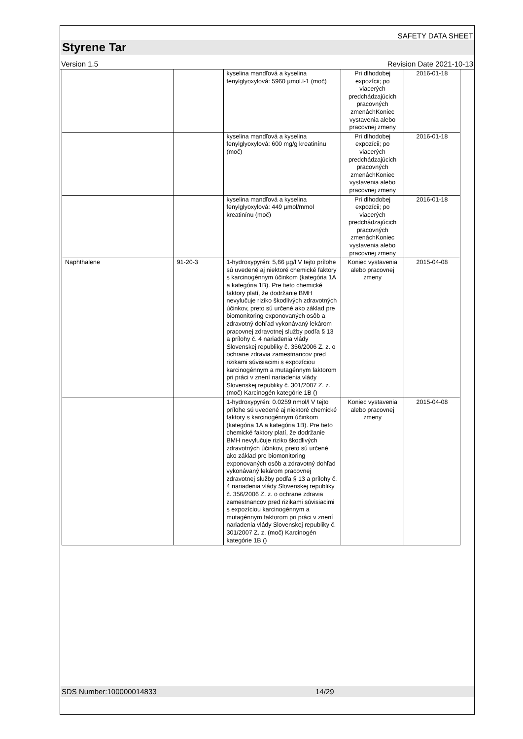SAFETY DATA SHEET
Styrene Tar
Version 1.5 Revision Date 2021-10-13
| | | kyselina mandľová a kyselina fenylglyoxylová: 5960 µmol.l-1 (moč) | Pri dlhodobej expozícii; po viacerých predchádzajúcich pracovných zmenáchKoniec vystavenia alebo pracovnej zmeny | 2016-01-18 |
| | | kyselina mandľová a kyselina fenylglyoxylová: 600 mg/g kreatinínu (moč) | Pri dlhodobej expozícii; po viacerých predchádzajúcich pracovných zmenáchKoniec vystavenia alebo pracovnej zmeny | 2016-01-18 |
| | | kyselina mandľová a kyselina fenylglyoxylová: 449 µmol/mmol kreatinínu (moč) | Pri dlhodobej expozícii; po viacerých predchádzajúcich pracovných zmenáchKoniec vystavenia alebo pracovnej zmeny | 2016-01-18 |
| Naphthalene | 91-20-3 | 1-hydroxypyrén: 5,66 µg/l V tejto prílohe sú uvedené aj niektoré chemické faktory s karcinogénnym účinkom (kategória 1A a kategória 1B). Pre tieto chemické faktory platí, že dodržanie BMH nevylučuje riziko škodlivých zdravotných účinkov, preto sú určené ako základ pre biomonitoring exponovaných osôb a zdravotný dohľad vykonávaný lekárom pracovnej zdravotnej služby podľa § 13 a prílohy č. 4 nariadenia vlády Slovenskej republiky č. 356/2006 Z. z. o ochrane zdravia zamestnancov pred rizikami súvisiacimi s expozíciou karcinogénnym a mutagénnym faktorom pri práci v znení nariadenia vlády Slovenskej republiky č. 301/2007 Z. z. (moč) Karcinogén kategórie 1B () | Koniec vystavenia alebo pracovnej zmeny | 2015-04-08 |
| | | 1-hydroxypyrén: 0.0259 nmol/l V tejto prílohe sú uvedené aj niektoré chemické faktory s karcinogénnym účinkom (kategória 1A a kategória 1B). Pre tieto chemické faktory platí, že dodržanie BMH nevylučuje riziko škodlivých zdravotných účinkov, preto sú určené ako základ pre biomonitoring exponovaných osôb a zdravotný dohľad vykonávaný lekárom pracovnej zdravotnej služby podľa § 13 a prílohy č. 4 nariadenia vlády Slovenskej republiky č. 356/2006 Z. z. o ochrane zdravia zamestnancov pred rizikami súvisiacimi s expozíciou karcinogénnym a mutagénnym faktorom pri práci v znení nariadenia vlády Slovenskej republiky č. 301/2007 Z. z. (moč) Karcinogén kategórie 1B () | Koniec vystavenia alebo pracovnej zmeny | 2015-04-08 |
SDS Number:100000014833 14/29